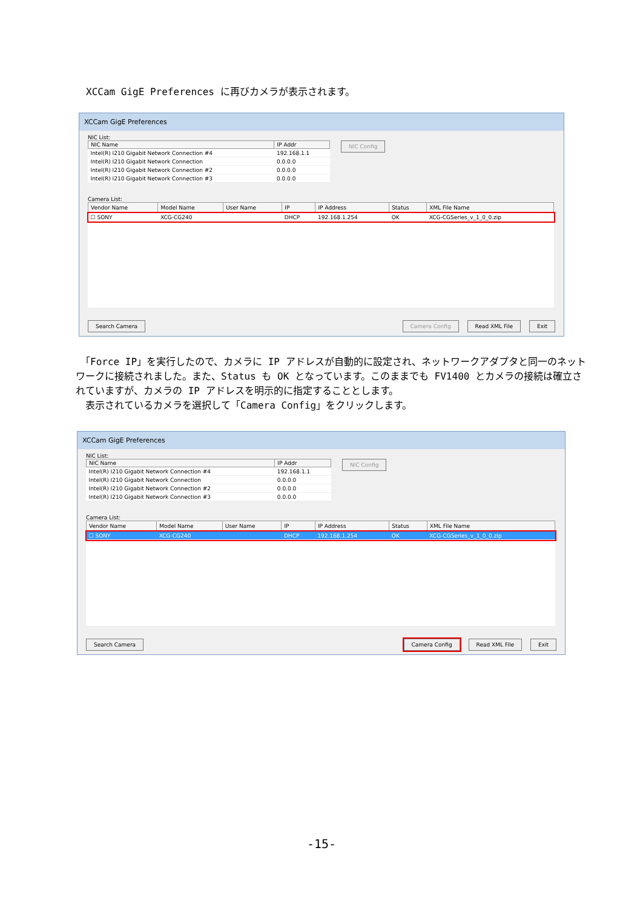XCCam GigE Preferences に再びカメラが表示されます。
XCCam GigE Preferences
NIC List:
| NIC Name | IP Addr |
| --- | --- |
| Intel(R) I210 Gigabit Network Connection #4 | 192.168.1.1 |
| Intel(R) I210 Gigabit Network Connection | 0.0.0.0 |
| Intel(R) I210 Gigabit Network Connection #2 | 0.0.0.0 |
| Intel(R) I210 Gigabit Network Connection #3 | 0.0.0.0 |
NIC Config
Camera List:
| Vendor Name | Model Name | User Name | IP | IP Address | Status | XML File Name |
| --- | --- | --- | --- | --- | --- | --- |
| ☐ SONY | XCG-CG240 | | DHCP | 192.168.1.254 | OK | XCG-CGSeries_v_1_0_0.zip |
Search Camera Camera Config Read XML File Exit
　「Force IP」を実行したので、カメラに IP アドレスが自動的に設定され、ネットワークアダプタと同一のネットワークに接続されました。また、Status も OK となっています。このままでも FV1400 とカメラの接続は確立されていますが、カメラの IP アドレスを明示的に指定することとします。
　表示されているカメラを選択して「Camera Config」をクリックします。
XCCam GigE Preferences
NIC List:
| NIC Name | IP Addr |
| --- | --- |
| Intel(R) I210 Gigabit Network Connection #4 | 192.168.1.1 |
| Intel(R) I210 Gigabit Network Connection | 0.0.0.0 |
| Intel(R) I210 Gigabit Network Connection #2 | 0.0.0.0 |
| Intel(R) I210 Gigabit Network Connection #3 | 0.0.0.0 |
NIC Config
Camera List:
| Vendor Name | Model Name | User Name | IP | IP Address | Status | XML File Name |
| --- | --- | --- | --- | --- | --- | --- |
| ☐ SONY | XCG-CG240 | | DHCP | 192.168.1.254 | OK | XCG-CGSeries_v_1_0_0.zip |
Search Camera Camera Config Read XML File Exit
-15-